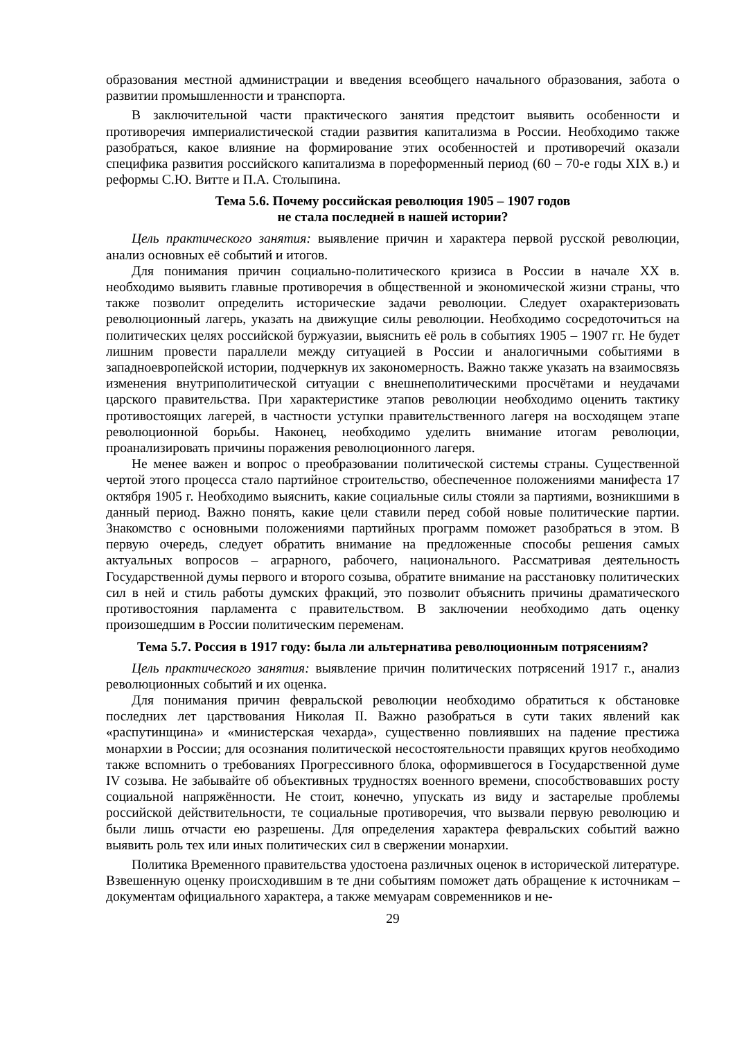образования местной администрации и введения всеобщего начального образования, забота о развитии промышленности и транспорта.
В заключительной части практического занятия предстоит выявить особенности и противоречия империалистической стадии развития капитализма в России. Необходимо также разобраться, какое влияние на формирование этих особенностей и противоречий оказали специфика развития российского капитализма в пореформенный период (60 – 70-е годы XIX в.) и реформы С.Ю. Витте и П.А. Столыпина.
Тема 5.6. Почему российская революция 1905 – 1907 годов
не стала последней в нашей истории?
Цель практического занятия: выявление причин и характера первой русской революции, анализ основных её событий и итогов.
Для понимания причин социально-политического кризиса в России в начале XX в. необходимо выявить главные противоречия в общественной и экономической жизни страны, что также позволит определить исторические задачи революции. Следует охарактеризовать революционный лагерь, указать на движущие силы революции. Необходимо сосредоточиться на политических целях российской буржуазии, выяснить её роль в событиях 1905 – 1907 гг. Не будет лишним провести параллели между ситуацией в России и аналогичными событиями в западноевропейской истории, подчеркнув их закономерность. Важно также указать на взаимосвязь изменения внутриполитической ситуации с внешнеполитическими просчётами и неудачами царского правительства. При характеристике этапов революции необходимо оценить тактику противостоящих лагерей, в частности уступки правительственного лагеря на восходящем этапе революционной борьбы. Наконец, необходимо уделить внимание итогам революции, проанализировать причины поражения революционного лагеря.
Не менее важен и вопрос о преобразовании политической системы страны. Существенной чертой этого процесса стало партийное строительство, обеспеченное положениями манифеста 17 октября 1905 г. Необходимо выяснить, какие социальные силы стояли за партиями, возникшими в данный период. Важно понять, какие цели ставили перед собой новые политические партии. Знакомство с основными положениями партийных программ поможет разобраться в этом. В первую очередь, следует обратить внимание на предложенные способы решения самых актуальных вопросов – аграрного, рабочего, национального. Рассматривая деятельность Государственной думы первого и второго созыва, обратите внимание на расстановку политических сил в ней и стиль работы думских фракций, это позволит объяснить причины драматического противостояния парламента с правительством. В заключении необходимо дать оценку произошедшим в России политическим переменам.
Тема 5.7. Россия в 1917 году: была ли альтернатива революционным потрясениям?
Цель практического занятия: выявление причин политических потрясений 1917 г., анализ революционных событий и их оценка.
Для понимания причин февральской революции необходимо обратиться к обстановке последних лет царствования Николая II. Важно разобраться в сути таких явлений как «распутинщина» и «министерская чехарда», существенно повлиявших на падение престижа монархии в России; для осознания политической несостоятельности правящих кругов необходимо также вспомнить о требованиях Прогрессивного блока, оформившегося в Государственной думе IV созыва. Не забывайте об объективных трудностях военного времени, способствовавших росту социальной напряжённости. Не стоит, конечно, упускать из виду и застарелые проблемы российской действительности, те социальные противоречия, что вызвали первую революцию и были лишь отчасти ею разрешены. Для определения характера февральских событий важно выявить роль тех или иных политических сил в свержении монархии.
Политика Временного правительства удостоена различных оценок в исторической литературе. Взвешенную оценку происходившим в те дни событиям поможет дать обращение к источникам – документам официального характера, а также мемуарам современников и не-
29